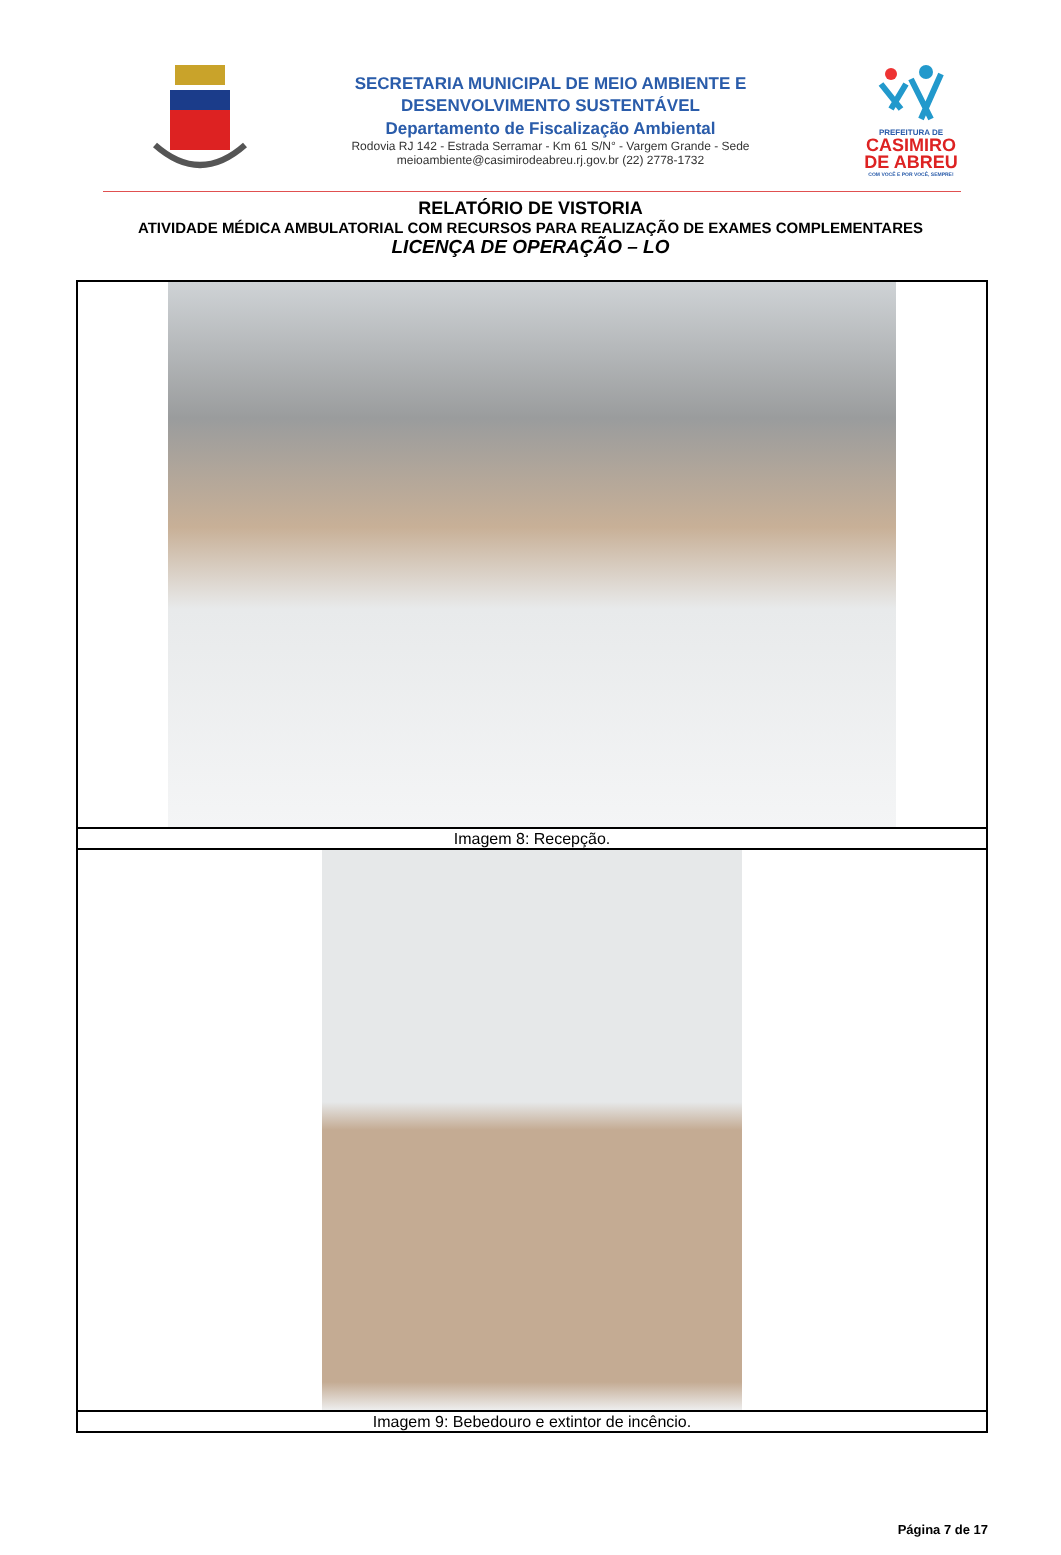SECRETARIA MUNICIPAL DE MEIO AMBIENTE E
DESENVOLVIMENTO SUSTENTÁVEL
Departamento de Fiscalização Ambiental
Rodovia RJ 142 - Estrada Serramar - Km 61 S/N° - Vargem Grande - Sede
meioambiente@casimirodeabreu.rj.gov.br (22) 2778-1732
PREFEITURA DE
CASIMIRO
DE ABREU
COM VOCÊ E POR VOCÊ, SEMPRE!
RELATÓRIO DE VISTORIA
ATIVIDADE MÉDICA AMBULATORIAL COM RECURSOS PARA REALIZAÇÃO DE EXAMES COMPLEMENTARES
LICENÇA DE OPERAÇÃO – LO
| Imagem 8: Recepção. |
| Imagem 9: Bebedouro e extintor de incêncio. |
Página 7 de 17